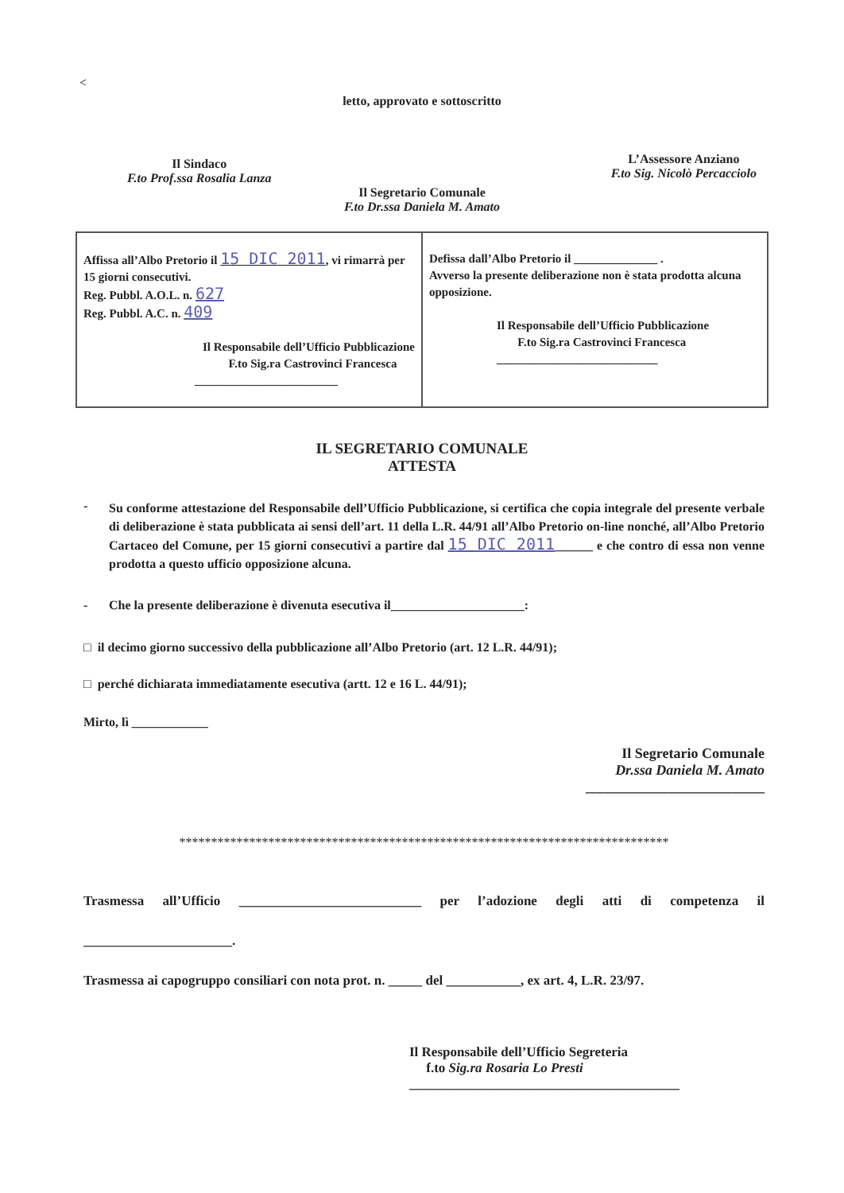<
letto, approvato e sottoscritto
Il Sindaco
F.to Prof.ssa Rosalia Lanza
L’Assessore Anziano
F.to Sig. Nicolò Percacciolo
Il Segretario Comunale
F.to Dr.ssa Daniela M. Amato
Affissa all’Albo Pretorio il 15 DIC 2011, vi rimarrà per 15 giorni consecutivi.
Reg. Pubbl. A.O.L. n. 627
Reg. Pubbl. A.C. n. 409
Il Responsabile dell’Ufficio Pubblicazione
F.to Sig.ra Castrovinci Francesca
________________________
Defissa dall’Albo Pretorio il ______________ .
Avverso la presente deliberazione non è stata prodotta alcuna opposizione.
Il Responsabile dell’Ufficio Pubblicazione
F.to Sig.ra Castrovinci Francesca
___________________________
IL SEGRETARIO COMUNALE
ATTESTA
-
Su conforme attestazione del Responsabile dell’Ufficio Pubblicazione, si certifica che copia integrale del presente verbale di deliberazione è stata pubblicata ai sensi dell’art. 11 della L.R. 44/91 all’Albo Pretorio on-line nonché, all’Albo Pretorio Cartaceo del Comune, per 15 giorni consecutivi a partire dal 15 DIC 2011______ e che contro di essa non venne prodotta a questo ufficio opposizione alcuna.
- Che la presente deliberazione è divenuta esecutiva il_____________________:
□ il decimo giorno successivo della pubblicazione all’Albo Pretorio (art. 12 L.R. 44/91);
□ perché dichiarata immediatamente esecutiva (artt. 12 e 16 L. 44/91);
Mirto, lì ____________
Il Segretario Comunale
Dr.ssa Daniela M. Amato
_________________________
*****************************************************************************
Trasmessa all’Ufficio ___________________________ per l’adozione degli atti di competenza il ______________________.
Trasmessa ai capogruppo consiliari con nota prot. n. _____ del ___________, ex art. 4, L.R. 23/97.
Il Responsabile dell’Ufficio Segreteria
f.to Sig.ra Rosaria Lo Presti
________________________________________